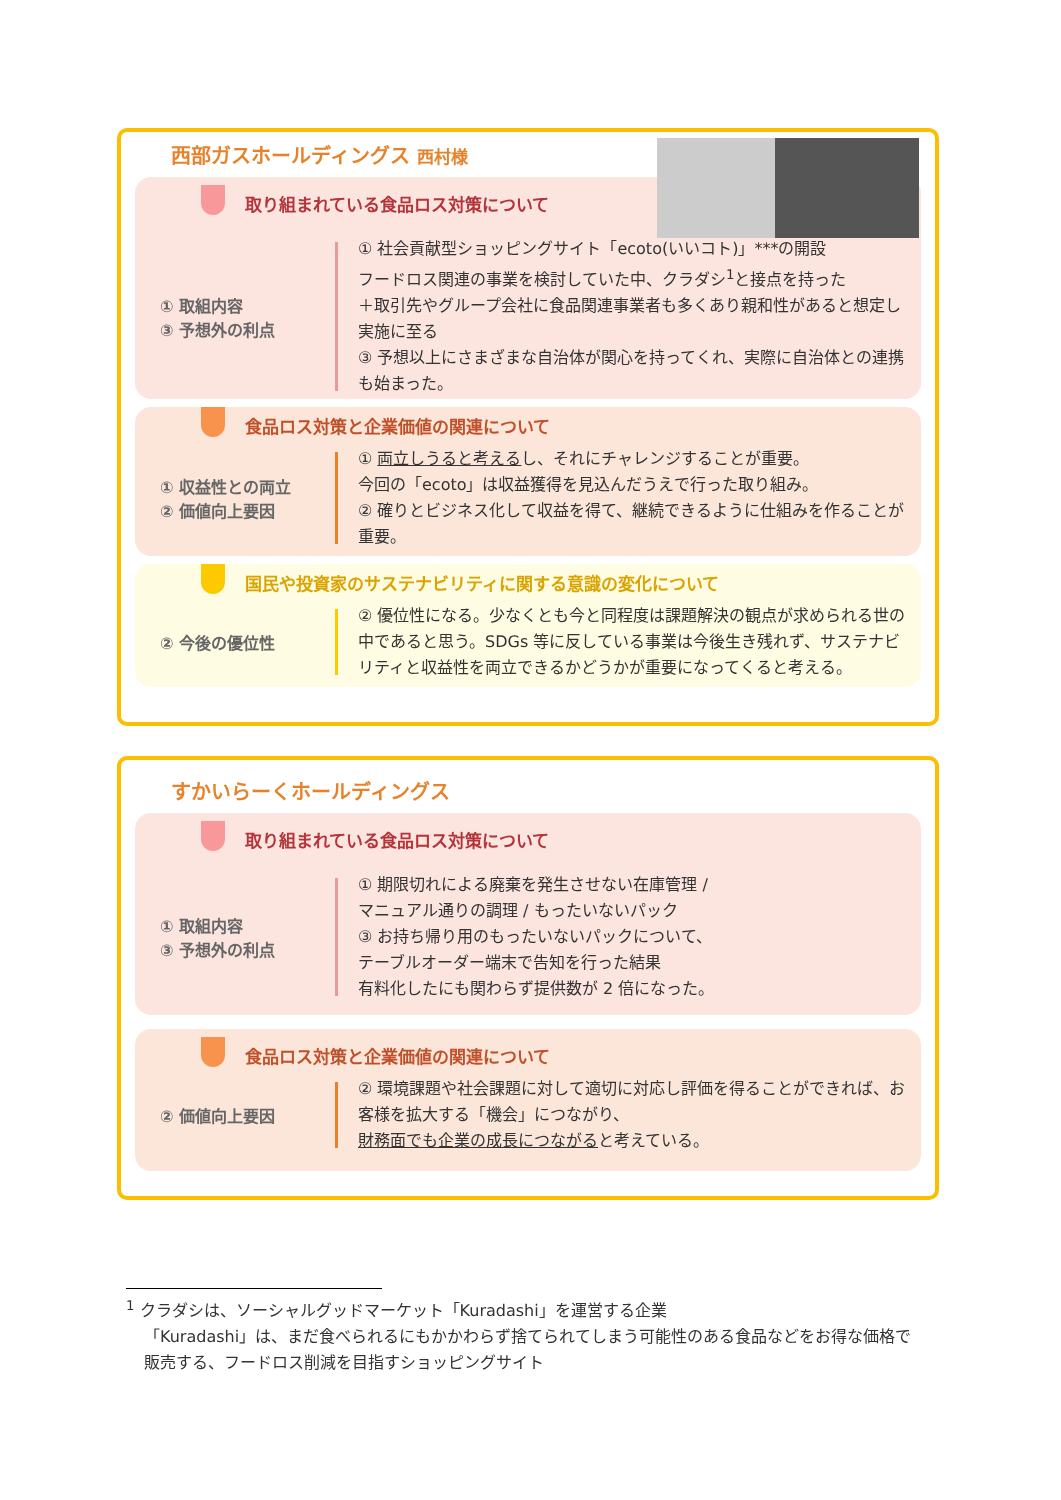西部ガスホールディングス 西村様
取り組まれている食品ロス対策について
① 取組内容
③ 予想外の利点
① 社会貢献型ショッピングサイト「ecoto(いいコト)」***の開設
フードロス関連の事業を検討していた中、クラダシ<sup>1</sup>と接点を持った
＋取引先やグループ会社に食品関連事業者も多くあり親和性があると想定し実施に至る
③ 予想以上にさまざまな自治体が関心を持ってくれ、実際に自治体との連携も始まった。
食品ロス対策と企業価値の関連について
① 収益性との両立
② 価値向上要因
① 両立しうると考えるし、それにチャレンジすることが重要。
今回の「ecoto」は収益獲得を見込んだうえで行った取り組み。
② 確りとビジネス化して収益を得て、継続できるように仕組みを作ることが重要。
国民や投資家のサステナビリティに関する意識の変化について
② 今後の優位性
② 優位性になる。少なくとも今と同程度は課題解決の観点が求められる世の中であると思う。SDGs 等に反している事業は今後生き残れず、サステナビリティと収益性を両立できるかどうかが重要になってくると考える。
すかいらーくホールディングス
取り組まれている食品ロス対策について
① 取組内容
③ 予想外の利点
① 期限切れによる廃棄を発生させない在庫管理 /
マニュアル通りの調理 / もったいないパック
③ お持ち帰り用のもったいないパックについて、
テーブルオーダー端末で告知を行った結果
有料化したにも関わらず提供数が 2 倍になった。
食品ロス対策と企業価値の関連について
② 価値向上要因
② 環境課題や社会課題に対して適切に対応し評価を得ることができれば、お客様を拡大する「機会」につながり、
財務面でも企業の成長につながると考えている。
<sup>1</sup> クラダシは、ソーシャルグッドマーケット「Kuradashi」を運営する企業
「Kuradashi」は、まだ食べられるにもかかわらず捨てられてしまう可能性のある食品などをお得な価格で販売する、フードロス削減を目指すショッピングサイト